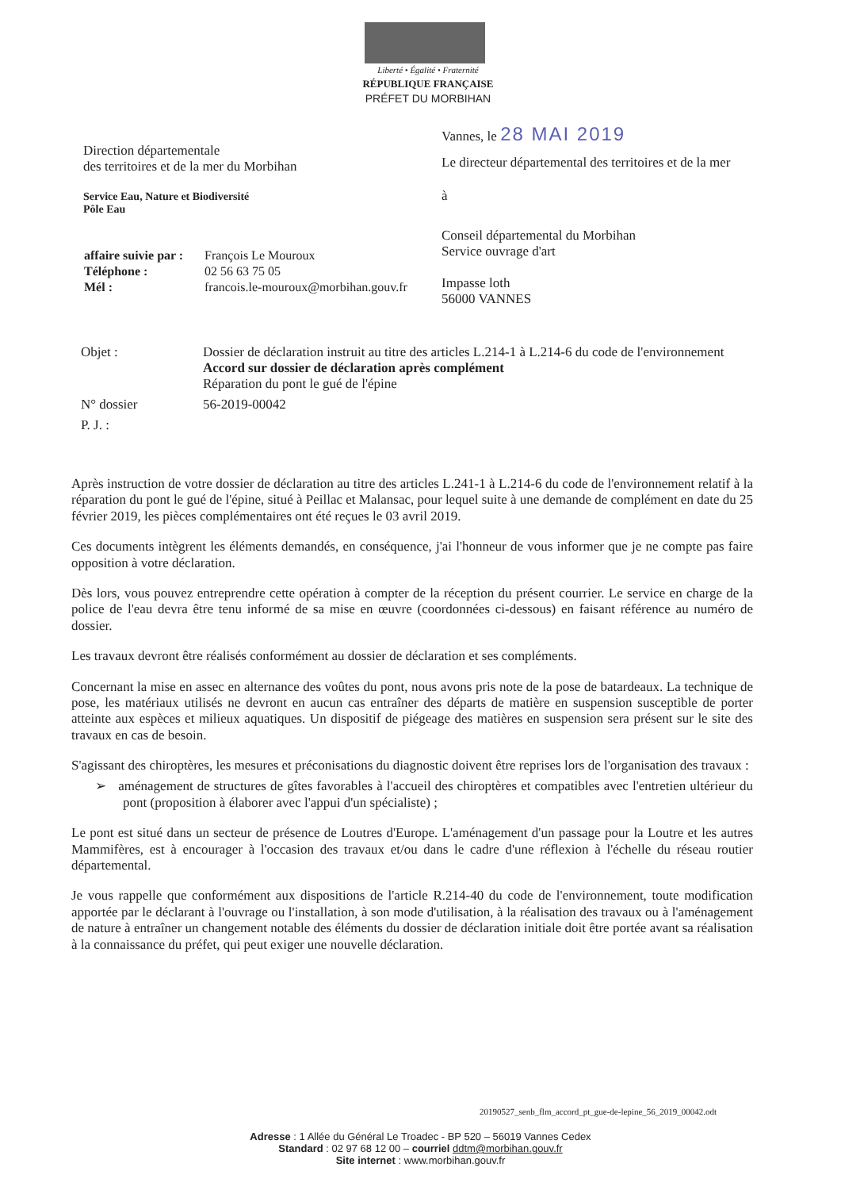Liberté • Égalité • Fraternité
RÉPUBLIQUE FRANÇAISE
PRÉFET DU MORBIHAN
Vannes, le 28 MAI 2019
Le directeur départemental des territoires et de la mer
à
Conseil départemental du Morbihan
Service ouvrage d'art
Impasse loth
56000 VANNES
Direction départementale
des territoires et de la mer du Morbihan
Service Eau, Nature et Biodiversité
Pôle Eau
| affaire suivie par : | François Le Mouroux |
| Téléphone : | 02 56 63 75 05 |
| Mél : | francois.le-mouroux@morbihan.gouv.fr |
| Objet : | Dossier de déclaration instruit au titre des articles L.214-1 à L.214-6 du code de l'environnement Accord sur dossier de déclaration après complément Réparation du pont le gué de l'épine |
| N° dossier | 56-2019-00042 |
| P. J. : | |
Après instruction de votre dossier de déclaration au titre des articles L.241-1 à L.214-6 du code de l'environnement relatif à la réparation du pont le gué de l'épine, situé à Peillac et Malansac, pour lequel suite à une demande de complément en date du 25 février 2019, les pièces complémentaires ont été reçues le 03 avril 2019.
Ces documents intègrent les éléments demandés, en conséquence, j'ai l'honneur de vous informer que je ne compte pas faire opposition à votre déclaration.
Dès lors, vous pouvez entreprendre cette opération à compter de la réception du présent courrier. Le service en charge de la police de l'eau devra être tenu informé de sa mise en œuvre (coordonnées ci-dessous) en faisant référence au numéro de dossier.
Les travaux devront être réalisés conformément au dossier de déclaration et ses compléments.
Concernant la mise en assec en alternance des voûtes du pont, nous avons pris note de la pose de batardeaux. La technique de pose, les matériaux utilisés ne devront en aucun cas entraîner des départs de matière en suspension susceptible de porter atteinte aux espèces et milieux aquatiques. Un dispositif de piégeage des matières en suspension sera présent sur le site des travaux en cas de besoin.
S'agissant des chiroptères, les mesures et préconisations du diagnostic doivent être reprises lors de l'organisation des travaux :
➢ aménagement de structures de gîtes favorables à l'accueil des chiroptères et compatibles avec l'entretien ultérieur du pont (proposition à élaborer avec l'appui d'un spécialiste) ;
Le pont est situé dans un secteur de présence de Loutres d'Europe. L'aménagement d'un passage pour la Loutre et les autres Mammifères, est à encourager à l'occasion des travaux et/ou dans le cadre d'une réflexion à l'échelle du réseau routier départemental.
Je vous rappelle que conformément aux dispositions de l'article R.214-40 du code de l'environnement, toute modification apportée par le déclarant à l'ouvrage ou l'installation, à son mode d'utilisation, à la réalisation des travaux ou à l'aménagement de nature à entraîner un changement notable des éléments du dossier de déclaration initiale doit être portée avant sa réalisation à la connaissance du préfet, qui peut exiger une nouvelle déclaration.
20190527_senb_flm_accord_pt_gue-de-lepine_56_2019_00042.odt
Adresse : 1 Allée du Général Le Troadec - BP 520 – 56019 Vannes Cedex
Standard : 02 97 68 12 00 – courriel ddtm@morbihan.gouv.fr
Site internet : www.morbihan.gouv.fr